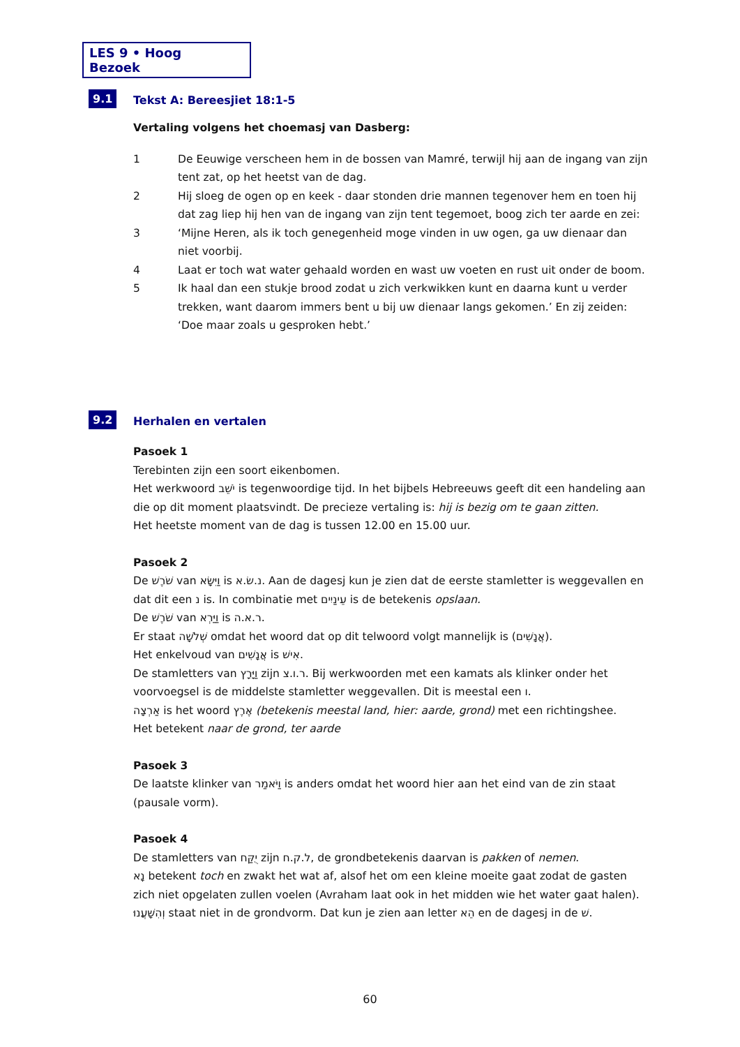LES 9 • Hoog Bezoek
9.1 Tekst A: Bereesjiet 18:1-5
Vertaling volgens het choemasj van Dasberg:
1 De Eeuwige verscheen hem in de bossen van Mamré, terwijl hij aan de ingang van zijn tent zat, op het heetst van de dag.
2 Hij sloeg de ogen op en keek - daar stonden drie mannen tegenover hem en toen hij dat zag liep hij hen van de ingang van zijn tent tegemoet, boog zich ter aarde en zei:
3 ‘Mijne Heren, als ik toch genegenheid moge vinden in uw ogen, ga uw dienaar dan niet voorbij.
4 Laat er toch wat water gehaald worden en wast uw voeten en rust uit onder de boom.
5 Ik haal dan een stukje brood zodat u zich verkwikken kunt en daarna kunt u verder trekken, want daarom immers bent u bij uw dienaar langs gekomen.’ En zij zeiden: ‘Doe maar zoals u gesproken hebt.’
9.2 Herhalen en vertalen
Pasoek 1
Terebinten zijn een soort eikenbomen.
Het werkwoord יֹשֵׁב is tegenwoordige tijd. In het bijbels Hebreeuws geeft dit een handeling aan die op dit moment plaatsvindt. De precieze vertaling is: hij is bezig om te gaan zitten.
Het heetste moment van de dag is tussen 12.00 en 15.00 uur.
Pasoek 2
De שֹׁרֶשׁ van וַיִּשָּׂא is נ.שׂ.א. Aan de dagesj kun je zien dat de eerste stamletter is weggevallen en dat dit een נ is. In combinatie met עֵינַיִים is de betekenis opslaan.
De שֹׁרֶשׁ van וַיַּרְא is ר.א.ה.
Er staat שְׁלֹשָׁה omdat het woord dat op dit telwoord volgt mannelijk is (אֲנָשִׁים).
Het enkelvoud van אֲנָשִׁים is אִישׁ.
De stamletters van וַיָּרָץ zijn ר.ו.צ. Bij werkwoorden met een kamats als klinker onder het voorvoegsel is de middelste stamletter weggevallen. Dit is meestal een ו.
אַרְצָה is het woord אֶרֶץ (betekenis meestal land, hier: aarde, grond) met een richtingshee.
Het betekent naar de grond, ter aarde
Pasoek 3
De laatste klinker van וַיֹּאמַר is anders omdat het woord hier aan het eind van de zin staat (pausale vorm).
Pasoek 4
De stamletters van יֻקַּח zijn ל.ק.ח, de grondbetekenis daarvan is pakken of nemen.
נָא betekent toch en zwakt het wat af, alsof het om een kleine moeite gaat zodat de gasten zich niet opgelaten zullen voelen (Avraham laat ook in het midden wie het water gaat halen).
וְהִשָּׁעֲנוּ staat niet in de grondvorm. Dat kun je zien aan letter הֵא en de dagesj in de שׁ.
60